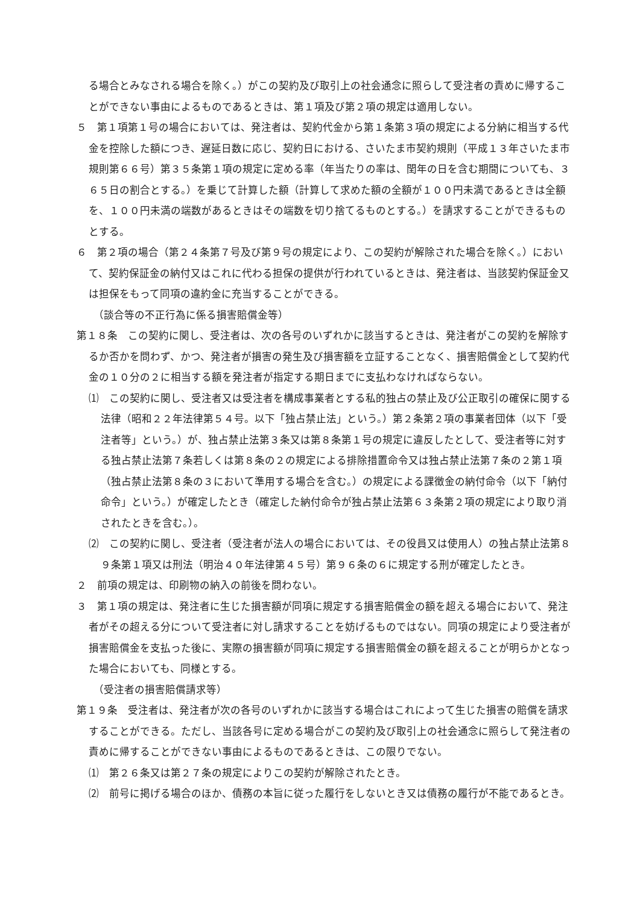る場合とみなされる場合を除く。）がこの契約及び取引上の社会通念に照らして受注者の責めに帰することができない事由によるものであるときは、第１項及び第２項の規定は適用しない。
５　第１項第１号の場合においては、発注者は、契約代金から第１条第３項の規定による分納に相当する代金を控除した額につき、遅延日数に応じ、契約日における、さいたま市契約規則（平成１３年さいたま市規則第６６号）第３５条第１項の規定に定める率（年当たりの率は、閏年の日を含む期間についても、３６５日の割合とする。）を乗じて計算した額（計算して求めた額の全額が１００円未満であるときは全額を、１００円未満の端数があるときはその端数を切り捨てるものとする。）を請求することができるものとする。
６　第２項の場合（第２４条第７号及び第９号の規定により、この契約が解除された場合を除く。）において、契約保証金の納付又はこれに代わる担保の提供が行われているときは、発注者は、当該契約保証金又は担保をもって同項の違約金に充当することができる。
（談合等の不正行為に係る損害賠償金等）
第１８条　この契約に関し、受注者は、次の各号のいずれかに該当するときは、発注者がこの契約を解除するか否かを問わず、かつ、発注者が損害の発生及び損害額を立証することなく、損害賠償金として契約代金の１０分の２に相当する額を発注者が指定する期日までに支払わなければならない。
⑴　この契約に関し、受注者又は受注者を構成事業者とする私的独占の禁止及び公正取引の確保に関する法律（昭和２２年法律第５４号。以下「独占禁止法」という。）第２条第２項の事業者団体（以下「受注者等」という。）が、独占禁止法第３条又は第８条第１号の規定に違反したとして、受注者等に対する独占禁止法第７条若しくは第８条の２の規定による排除措置命令又は独占禁止法第７条の２第１項（独占禁止法第８条の３において準用する場合を含む。）の規定による課徴金の納付命令（以下「納付命令」という。）が確定したとき（確定した納付命令が独占禁止法第６３条第２項の規定により取り消されたときを含む。）。
⑵　この契約に関し、受注者（受注者が法人の場合においては、その役員又は使用人）の独占禁止法第８９条第１項又は刑法（明治４０年法律第４５号）第９６条の６に規定する刑が確定したとき。
２　前項の規定は、印刷物の納入の前後を問わない。
３　第１項の規定は、発注者に生じた損害額が同項に規定する損害賠償金の額を超える場合において、発注者がその超える分について受注者に対し請求することを妨げるものではない。同項の規定により受注者が損害賠償金を支払った後に、実際の損害額が同項に規定する損害賠償金の額を超えることが明らかとなった場合においても、同様とする。
（受注者の損害賠償請求等）
第１９条　受注者は、発注者が次の各号のいずれかに該当する場合はこれによって生じた損害の賠償を請求することができる。ただし、当該各号に定める場合がこの契約及び取引上の社会通念に照らして発注者の責めに帰することができない事由によるものであるときは、この限りでない。
⑴　第２６条又は第２７条の規定によりこの契約が解除されたとき。
⑵　前号に掲げる場合のほか、債務の本旨に従った履行をしないとき又は債務の履行が不能であるとき。